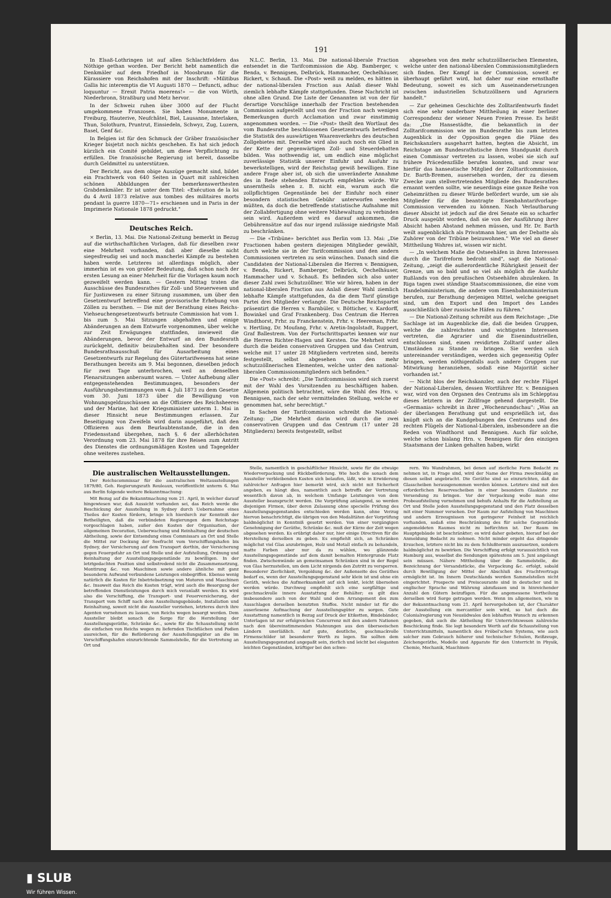191
In Elsaß-Lothringen ist auf allen Schlachtfeldern das Nöthige gethan worden. Der Bericht hebt namentlich die Denkmäler auf dem Friedhof in Moosbrunn für die Kürassiere von Reichshofen mit der Inschrift: «Militibus Gallis hic interemptis die VI Augusti 1870 — Defuncti, adhuc loquuntur — Erexit Patria moerens!» — die von Wörth, Niederbronn, Straßburg und Metz hervor.
In der Schweiz ruhen über 3000 auf der Flucht umgekommene Franzosen. Sie haben Monumente in Freiburg, Hauterive, Neufchâtel, Biel, Lausanne, Interlaken, Thun, Solothurn, Pruntrut, Einsiedeln, Schwyz, Zug, Luzern, Basel, Genf &c.
In Belgien ist für den Schmuck der Gräber französischer Krieger bisjetzt noch nichts geschehen. Es hat sich jedoch kürzlich ein Comité gebildet, um diese Verpflichtung zu erfüllen. Die französische Regierung ist bereit, dasselbe durch Geldmittel zu unterstützen.
Der Bericht, aus dem obige Auszüge gemacht sind, bildet ein Prachtwerk von 640 Seiten in Quart mit zahlreichen schönen Abbildungen der bemerkenswerthesten Grabdenkmäler. Er ist unter dem Titel: «Exécution de la loi du 4 Avril 1873 relative aux tombes des militaires morts pendant la guerre 1870—71» erschienen und in Paris in der Imprimerie Nationale 1878 gedruckt."
Deutsches Reich.
× Berlin, 13. Mai. Die National-Zeitung bemerkt in Bezug auf die wirthschaftlichen Vorlagen, daß für dieselben zwar eine Mehrheit vorhanden, daß aber dieselbe nicht siegesfreudig sei und noch mancherlei Kämpfe zu bestehen haben werde. Letzteres ist allerdings möglich, aber immerhin ist es von großer Bedeutung, daß schon nach der ersten Lesung an einer Mehrheit für die Vorlagen kaum noch gezweifelt werden kann. — Gestern Mittag traten die Ausschüsse des Bundesrathes für Zoll- und Steuerwesen und für Justizwesen zu einer Sitzung zusammen, um über den Gesetzentwurf betreffend eine provisorische Erhebung von Zöllen zu berathen. — Die mit der Berathung eines Reichs-Viehseuchengesetzentwurfs betraute Commission hat vom 1. bis zum 5. Mai Sitzungen abgehalten und einige Abänderungen an dem Entwurfe vorgenommen, über welche zur Zeit Erwägungen stattfinden, inwieweit die Abänderungen, bevor der Entwurf an den Bundesrath zurückgeht, definitiv beizubehalten sind. Der besondere Bundesrathsausschuß für Ausarbeitung eines Gesetzentwurfs zur Regelung des Gütertarifwesens hat seine Berathungen bereits am 9. Mai begonnen, dieselben jedoch für zwei Tage unterbrochen, weil an denselben Plenarsitzungen anberaumt waren. — Unter Aufhebung aller entgegenstehenden Bestimmungen, besonders der Ausführungsbestimmungen vom 4. Juli 1873 zu dem Gesetze vom 30. Juni 1873 über die Bewilligung von Wohnungsgeldzuschüssen an die Offiziere des Reichsheeres und der Marine, hat der Kriegsminister unterm 1. Mai in dieser Hinsicht neue Bestimmungen erlassen. Zur Beseitigung von Zweifeln wird darin ausgeführt, daß den Offizieren aus dem Beurlaubtenstande, die in den Friedensstand übergehen, nach §. 6 der allerhöchsten Verordnung vom 23. Mai 1878 für ihre Reisen zum Antritt des Dienstes die ordnungsmäßigen Kosten und Tagegelder ohne weiteres zustehen.
N.L.C. Berlin, 13. Mai. Die national-liberale Fraction entsendet in die Tarifcommission die Abg. Bamberger, v. Benda, v. Bennigsen, Delbrück, Hammacher, Oechelhäuser, Rickert, v. Schauß. Die «Post» weiß zu melden, es hätten in der national-liberalen Fraction aus Anlaß dieser Wahl ziemlich lebhafte Kämpfe stattgefunden. Diese Nachricht ist ohne allen Grund. Die Liste der Genannten ist von der für derartige Vorschläge innerhalb der Fraction bestehenden Commission aufgestellt und von der Fraction nach wenigen Bemerkungen durch Acclamation und zwar einstimmig angenommen worden. — Die «Post» theilt den Wortlaut des vom Bundesrathe beschlossenen Gesetzentwurfs betreffend die Statistik des auswärtigen Waarenverkehrs des deutschen Zollgebietes mit. Derselbe wird also auch noch ein Glied in der Kette der gegenwärtigen Zoll- und Steuerdebatten bilden. Was nothwendig ist, um endlich eine möglichst zuverlässige Statistik unserer Einfuhr und Ausfuhr zu bewerkstelligen, wird der Reichstag gewiß bewilligen. Eine andere Frage aber ist, ob sich die unveränderte Annahme des in Rede stehenden Entwurfs empfehlen würde. Wir unserntheils sehen z. B. nicht ein, warum auch die zollpflichtigen Gegenstände bei der Einfuhr noch einer besondern statistischen Gebühr unterworfen werden müßten, da doch die betreffende statistische Aufnahme mit der Zollabfertigung ohne weitere Mühewaltung zu verbinden sein wird. Außerdem wird es darauf ankommen, die Gebührensätze auf das nur irgend zulässige niedrigste Maß zu beschränken.
— Die «Tribüne» berichtet aus Berlin vom 13. Mai: „Die Fractionen haben gestern diejenigen Mitglieder gewählt, durch welche sie in der Tarifcommission und den andern Commissionen vertreten zu sein wünschen. Danach sind die Candidaten der National-Liberalen die Herren v. Bennigsen, v. Benda, Rickert, Bamberger, Delbrück, Oechelhäuser, Hammacher und v. Schauß. Es befinden sich also unter dieser Zahl zwei Schutzzöllner. Wie wir hören, haben in der national-liberalen Fraction aus Anlaß dieser Wahl ziemlich lebhafte Kämpfe stattgefunden, da die dem Tarif günstige Partei drei Mitglieder verlangte. Die Deutsche Reichspartei präsentirt die Herren v. Barnbüler, v. Bötticher, v. Kardorff, Bowinkel und Graf Frankenberg. Das Centrum die Herren Windthorst, Frhr. zu Franckenstein, Frhr. v. Heereman, Frhr. v. Hertling, Dr. Moufang, Frhr. v. Aretin-Ingolstadt, Ruppert, Graf Ballestrem. Von der Fortschrittspartei kennen wir nur die Herren Richter-Hagen und Kersten. Die Mehrheit wird durch die beiden conservativen Gruppen und das Centrum, welche mit 17 unter 28 Mitgliedern vertreten sind, bereits festgestellt, selbst abgesehen von den mehr schutzzöllnerischen Elementen, welche unter den national-liberalen Commissionsmitgliedern sich befinden."
Die «Post» schreibt: „Die Tarifcommission wird sich zuerst mit der Wahl des Vorsitzenden zu beschäftigen haben. Allgemein politisch betrachtet, wäre die Wahl des Hrn. v. Bennigsen, nach der sehr vermittelnden Stellung, welche er genommen hat, sehr berechtigt."
In Sachen der Tarifcommission schreibt die National-Zeitung: „Die Mehrheit darin wird durch die zwei conservativen Gruppen und das Centrum (17 unter 28 Mitgliedern) bereits festgestellt, selbst
abgesehen von den mehr schutzzöllnerischen Elementen, welche unter den national-liberalen Commissionsmitgliedern sich finden. Der Kampf in der Commission, soweit er überhaupt geführt wird, hat daher nur eine ernsthafte Bedeutung, soweit es sich um Auseinandersetzungen zwischen industriellen Schutzzöllnern und Agrariern handelt."
— Zur geheimen Geschichte des Zolltarifentwurfs findet sich eine sehr sonderbare Mittheilung in einer berliner Correspondenz der wiener Neuen Freien Presse. Es heißt da: „Die Hansestädte, die bekanntlich in der Zolltarifcommission wie im Bundesrathe bis zum letzten Augenblick in der Opposition gegen die Pläne des Reichskanzlers ausgeharrt hatten, hegten die Absicht, im Reichstage am Bundesrathstische ihren Standpunkt durch einen Commissar vertreten zu lassen, wobei sie sich auf frühere Präcedenzfälle berufen konnten, und zwar war hierfür das hanseatische Mitglied der Zolltarifcommission, Dr. Barth-Bremen, ausersehen worden, der zu diesem Zwecke zum stellvertretenden Mitgliede des Bundesrathes ernannt werden sollte, wie neuerdings eine ganze Reihe von Geheimräthen zu dieser Würde befördert wurde, um sie als Mitglieder für die beantragte Eisenbahntarifvorlage-Commission verwenden zu können. Nach Verlautbarung dieser Absicht ist jedoch auf die drei Senate ein so scharfer Druck ausgeübt worden, daß sie von der Ausführung ihrer Absicht haben Abstand nehmen müssen, und Hr. Dr. Barth weilt augenblicklich als Privatmann hier, um der Debatte als Zuhörer von der Tribüne beizuwohnen." Wie viel an dieser Mittheilung Wahres ist, wissen wir nicht.
— „In welchem Maße die Ostseehäfen in ihren Interessen durch die Tarifreform bedroht sind", sagt die National-Zeitung, „zeigt die außerordentliche Rührigkeit jenseit der Grenze, um so bald und so viel als möglich die Ausfuhr Rußlands von den preußischen Ostseehäfen abzulenken. In Riga tagen zwei ständige Staatscommissionen, die eine vom Handelsministerium, die andere vom Eisenbahnministerium berufen, zur Berathung derjenigen Mittel, welche geeignet sind, um den Export und den Import des Landes ausschließlich über russische Häfen zu führen."
— Die National-Zeitung schreibt aus dem Reichstage: „Die Sachlage ist im Augenblicke die, daß die beiden Gruppen, welche die zahlreichsten und wichtigsten Interessen vertreten, die Agrarier und die Eisenindustriellen, entschlossen sind, einen revidirten Zolltarif unter allen Umständen zu Stande zu bringen. Sie werden sich untereinander verständigen, werden sich gegenseitig Opfer bringen, werden nöthigenfalls auch andere Gruppen zur Mitwirkung heranziehen, sodaß eine Majorität sicher vorhanden ist."
— Nicht blos der Reichskanzler, auch der rechte Flügel der National-Liberalen, dessen Wortführer Hr. v. Bennigsen war, wird von den Organen des Centrums als im Schlepptau dieses letztern in der Zollfrage gehend dargestellt. Die «Germania» schreibt in ihrer „Wochenrundschau": „Was an der überlangen Berathung gut und ersprießlich ist, das knüpft sich an die Kundgebungen des Centrums und des rechten Flügels der National-Liberalen, insbesondere an die Reden von Windthorst und Bennigsen. Auch für solche, welche schon bislang Hrn. v. Bennigsen für den einzigen Staatsmann der Linken gehalten haben, wirkt
Die australischen Weltausstellungen.
Der Reichscommissar für die australischen Weltausstellungen 1879/80, Geh. Regierungsrath Reuleaux, veröffentlicht unterm 6. Mai aus Berlin folgende weitere Bekanntmachung:
Mit Bezug auf die Bekanntmachung vom 21. April, in welcher darauf hingewiesen war, daß Aussicht vorhanden sei, das Reich werde die Beschickung der Ausstellung in Sydney durch Uebernahme eines Theiles der Kosten fördern, bringe ich hierdurch zur Kenntniß der Betheiligten, daß die verbündeten Regierungen dem Reichstage vorgeschlagen haben, außer den Kosten der Organisation, der allgemeinen Decoration, Ueberwachung und Reinhaltung der deutschen Abtheilung, sowie der Entsendung eines Commissars an Ort und Stelle die Mittel zur Deckung der Seefracht vom Verschiffungshafen bis Sydney, der Versicherung auf dem Transport dorthin, der Versicherung gegen Feuergefahr an Ort und Stelle und der Aufstellung, Ordnung und Reinhaltung der Ausstellungsgegenstände zu bewilligen. In der letztgedachten Position sind selbstredend nicht die Zusammensetzung, Montirung &c. von Maschinen sowie andere ähnliche mit ganz besonderm Aufwand verbundene Leistungen einbegriffen. Ebenso wenig natürlich die Kosten für Inbetriebsetzung von Motoren und Maschinen &c. Insoweit das Reich die Kosten trägt, wird auch die Besorgung der betreffenden Dienstleistungen durch mich veranlaßt werden. Es wird also die Verschiffung, die Transport- und Feuerversicherung, der Transport vom Schiff nach dem Ausstellungsgebäude, Installation und Reinhaltung, soweit nicht die Aussteller vorziehen, letzteres durch ihre Agenten vornehmen zu lassen, von Reichs wegen besorgt werden. Dem Aussteller bleibt sonach die Sorge für die Herstellung der Ausstellungsgeräthe, Schränke &c., sowie für die Schaustellung nicht die einfachen von Reichs wegen zu liefernden Tischflächen und Podien ausreichen, für die Beförderung der Ausstellungsgüter an die im Verschiffungshafen einzurichtende Sammelstelle, für die Vertretung an Ort und
Stelle, namentlich in geschäftlicher Hinsicht, sowie für die etwaige Wiederverpackung und Rückbeförderung. Wie hoch die sonach dem Aussteller verbleibenden Kosten sich belaufen, läßt, wie in Erwiderung zahlreicher Anfragen hier bemerkt wird, sich nicht mit Sicherheit angeben, es hängt dies, namentlich auch betreffs der Vertretung wesentlich davon ab, in welchem Umfange Leistungen von dem Aussteller beansprucht werden. Die Vorprüfung anlangend, so werden diejenigen Firmen, über deren Zulassung ohne specielle Prüfung des Ausstellungsgegenstandes entschieden werden kann, ohne Verzug hiervon benachrichtigt, die übrigen von den Modalitäten der Vorprüfung baldmöglichst in Kenntniß gesetzt werden. Von einer vorgängigen Genehmigung der Geräthe, Schränke &c. muß der Kürze der Zeit wegen abgesehen werden. Es erübrigt daher nur, hier einige Directiven für die Herstellung derselben zu geben. Es empfiehlt sich, an Schränken möglichst viel Glas anzubringen, Holz und Metall einfach zu behandeln, matte Farben aber nur da zu wählen, wo glänzende Ausstellungsgegenstände auf dem damit bemalten Hintergrunde Platz finden. Zwischenwände an gemeinsamen Schränken sind in der Regel von Glas herzustellen, um dem Licht nirgends den Zutritt zu versperren. Besonderer Zierlichkeit, Vergoldung &c. der Außenseite des Geräthes bedarf es, wenn der Ausstellungsgegenstand sehr klein ist und ohne ein Geräth, welches die Aufmerksamkeit auf sich lenkt, leicht übersehen werden würde. Durchweg empfiehlt sich eine sorgfältige und geschmackvolle innere Ausstattung der Behälter; es gilt dies insbesondere auch von der Wahl und dem Arrangement des zum Ausschlagen derselben benutzten Stoffes. Nicht minder ist für die auserlesene Aufmachung der Ausstellungsgüter zu sorgen. Gute Ausstattung namentlich in Bezug auf Druck der Etiketten, Bindebänder, Unterlagen ist zur erfolgreichen Concurrenz mit den andern Nationen nach den übereinstimmenden Mahnungen aus den überseeischen Ländern unerläßlich. Auf gute, deutliche, geschmackvolle Firmenschilder ist besonderer Werth zu legen. Sie sollten dem Ausstellungsgegenstand angepaßt sein, zierlich und leicht bei eleganten leichten Gegenständen, kräftiger bei den schwe-
rern. Wo Wandrahmen, bei denen auf zierliche Form Bedacht zu nehmen ist, in Frage sind, wird der Name der Firma zweckmäßig an diesen selbst angebracht. Die Geräthe sind so einzurichten, daß die Glasscheiben herausgenommen werden können. Letztere sind mit den erforderlichen Reservescheiben in einer besondern Glaskiste zur Versendung zu bringen. Vor der Verpackung wolle man eine Probeaufstellung vornehmen und behufs Anhalts für die Aufstellung an Ort und Stelle jeden Ausstellungsgegenstand und den Platz desselben mit einer Nummer versehen. Der Raum zur Aufstellung von Maschinen und andern Erzeugnissen von geringerer Feinheit ist reichlich vorhanden, sodaß eine Beschränkung des für solche Gegenstände angemeldeten Raumes nicht zu befürchten ist. Der Raum im Hauptgebäude ist beschränkter; es wird daher gebeten, hierauf bei der Anmeldung Bedacht zu nehmen. Nicht minder ergeht das dringende Ersuchen, letztere nicht bis zu dem Schlußtermin auszusetzen, sondern baldmöglichst zu bewirken. Die Verschiffung erfolgt voraussichtlich von Hamburg aus, woselbst die Sendungen spätestens am 5. Juni angelangt sein müssen. Nähere Mittheilung über die Sammelstelle, die Bezeichnung der Versandstücke, die Verpackung &c. erfolgt, sobald durch Bewilligung der Mittel der Abschluß des Frachtvertrags ermöglicht ist. Im Innern Deutschlands werden Sammelstellen nicht eingerichtet. Prospecte und Preiscourante sind in deutscher und in englischer Sprache und Währung abzufassen und in hinreichender Anzahl den Gütern beizufügen. Für die angemessene Vertheilung derselben wird Sorge getragen werden. Wenn im allgemeinen, wie in der Bekanntmachung vom 21. April hervorgehoben ist, der Charakter der Ausstellung ein mercantiler sein wird, so hat doch die Colonialregierung von Neusüdwales den lebhaften Wunsch zu erkennen gegeben, daß auch die Abtheilung für Unterrichtswesen zahlreiche Beschickung finde. Sie legt besondern Werth auf die Schaustellung von Unterrichtsmitteln, namentlich des Fröbel'schen Systems, wie auch solcher zum Gebrauch höherer und technischer Schulen, Reißzeuge, Zeichengeräthe, Modelle und Apparate für den Unterricht in Physik, Chemie, Mechanik, Maschinen-
▮ SLUB
Wir führen Wissen.